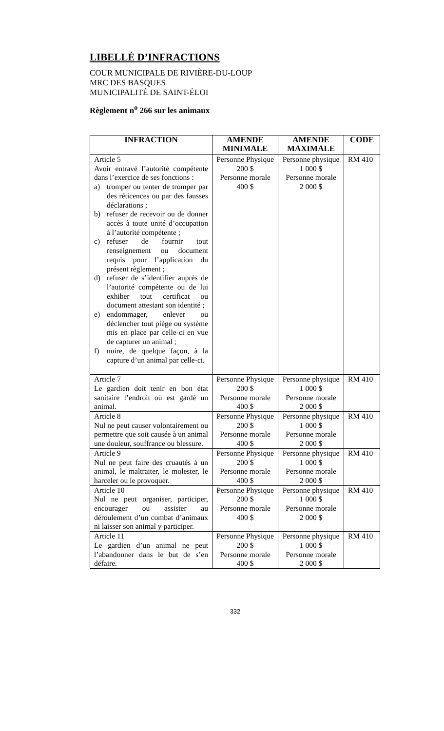LIBELLÉ D’INFRACTIONS
COUR MUNICIPALE DE RIVIÈRE-DU-LOUP
MRC DES BASQUES
MUNICIPALITÉ DE SAINT-ÉLOI
Règlement n<sup>o</sup> 266 sur les animaux
| INFRACTION | AMENDE MINIMALE | AMENDE MAXIMALE | CODE |
| --- | --- | --- | --- |
| Article 5 Avoir entravé l’autorité compétente dans l’exercice de ses fonctions : a) tromper ou tenter de tromper par des réticences ou par des fausses déclarations ; b) refuser de recevoir ou de donner accès à toute unité d’occupation à l’autorité compétente ; c) refuser de fournir tout renseignement ou document requis pour l’application du présent règlement ; d) refuser de s’identifier auprès de l’autorité compétente ou de lui exhiber tout certificat ou document attestant son identité ; e) endommager, enlever ou déclencher tout piège ou système mis en place par celle-ci en vue de capturer un animal ; f) nuire, de quelque façon, à la capture d’un animal par celle-ci. | Personne Physique 200 $ Personne morale 400 $ | Personne physique 1 000 $ Personne morale 2 000 $ | RM 410 |
| Article 7 Le gardien doit tenir en bon état sanitaire l’endroit où est gardé un animal. | Personne Physique 200 $ Personne morale 400 $ | Personne physique 1 000 $ Personne morale 2 000 $ | RM 410 |
| Article 8 Nul ne peut causer volontairement ou permettre que soit causée à un animal une douleur, souffrance ou blessure. | Personne Physique 200 $ Personne morale 400 $ | Personne physique 1 000 $ Personne morale 2 000 $ | RM 410 |
| Article 9 Nul ne peut faire des cruautés à un animal, le maltraiter, le molester, le harceler ou le provoquer. | Personne Physique 200 $ Personne morale 400 $ | Personne physique 1 000 $ Personne morale 2 000 $ | RM 410 |
| Article 10 Nul ne peut organiser, participer, encourager ou assister au déroulement d’un combat d’animaux ni laisser son animal y participer. | Personne Physique 200 $ Personne morale 400 $ | Personne physique 1 000 $ Personne morale 2 000 $ | RM 410 |
| Article 11 Le gardien d’un animal ne peut l’abandonner dans le but de s’en défaire. | Personne Physique 200 $ Personne morale 400 $ | Personne physique 1 000 $ Personne morale 2 000 $ | RM 410 |
332